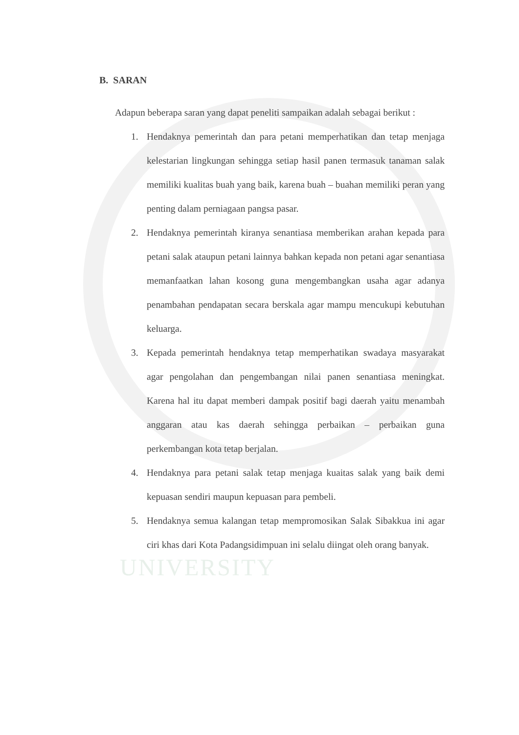UNIVERSITY
B. SARAN
Adapun beberapa saran yang dapat peneliti sampaikan adalah sebagai berikut :
1. Hendaknya pemerintah dan para petani memperhatikan dan tetap menjaga kelestarian lingkungan sehingga setiap hasil panen termasuk tanaman salak memiliki kualitas buah yang baik, karena buah – buahan memiliki peran yang penting dalam perniagaan pangsa pasar.
2. Hendaknya pemerintah kiranya senantiasa memberikan arahan kepada para petani salak ataupun petani lainnya bahkan kepada non petani agar senantiasa memanfaatkan lahan kosong guna mengembangkan usaha agar adanya penambahan pendapatan secara berskala agar mampu mencukupi kebutuhan keluarga.
3. Kepada pemerintah hendaknya tetap memperhatikan swadaya masyarakat agar pengolahan dan pengembangan nilai panen senantiasa meningkat. Karena hal itu dapat memberi dampak positif bagi daerah yaitu menambah anggaran atau kas daerah sehingga perbaikan – perbaikan guna perkembangan kota tetap berjalan.
4. Hendaknya para petani salak tetap menjaga kuaitas salak yang baik demi kepuasan sendiri maupun kepuasan para pembeli.
5. Hendaknya semua kalangan tetap mempromosikan Salak Sibakkua ini agar ciri khas dari Kota Padangsidimpuan ini selalu diingat oleh orang banyak.